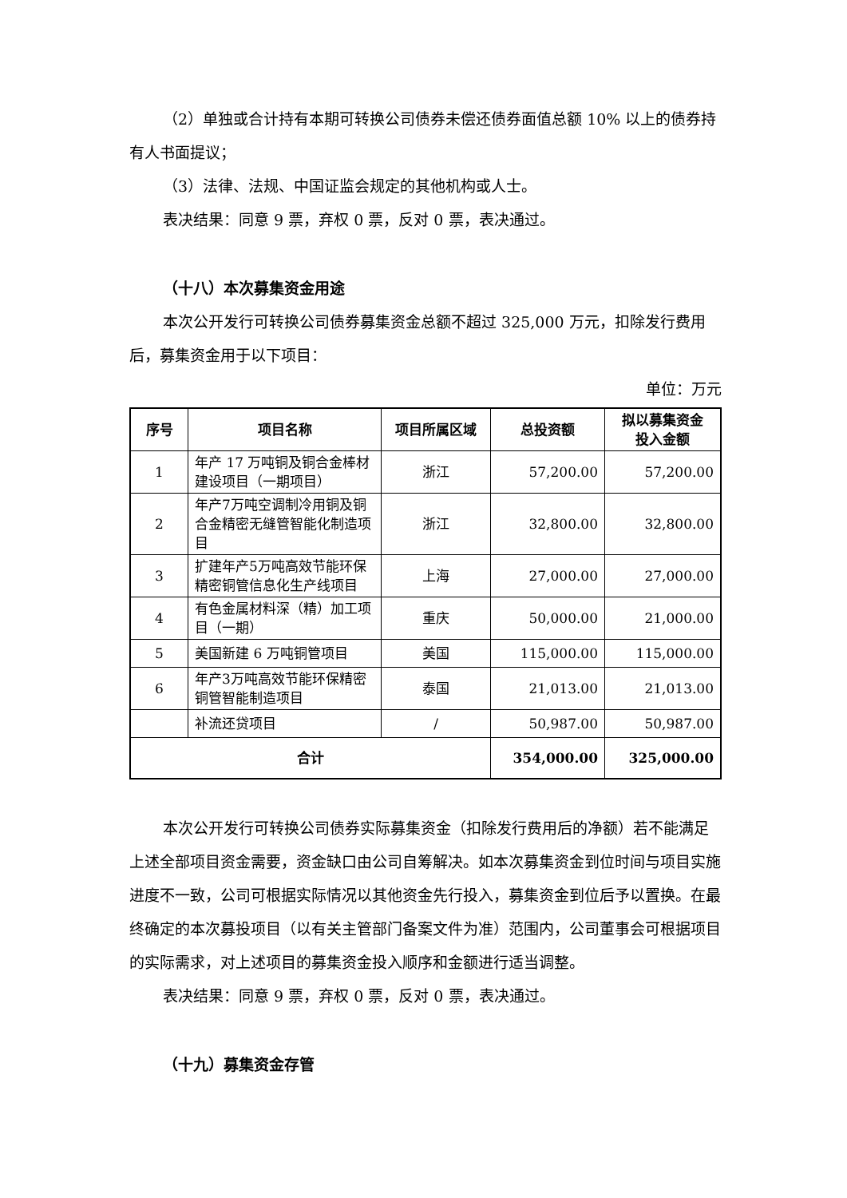（2）单独或合计持有本期可转换公司债券未偿还债券面值总额 10% 以上的债券持有人书面提议；
（3）法律、法规、中国证监会规定的其他机构或人士。
表决结果：同意 9 票，弃权 0 票，反对 0 票，表决通过。
（十八）本次募集资金用途
本次公开发行可转换公司债券募集资金总额不超过 325,000 万元，扣除发行费用后，募集资金用于以下项目：
单位：万元
| 序号 | 项目名称 | 项目所属区域 | 总投资额 | 拟以募集资金 投入金额 |
| --- | --- | --- | --- | --- |
| 1 | 年产 17 万吨铜及铜合金棒材建设项目（一期项目） | 浙江 | 57,200.00 | 57,200.00 |
| 2 | 年产7万吨空调制冷用铜及铜合金精密无缝管智能化制造项目 | 浙江 | 32,800.00 | 32,800.00 |
| 3 | 扩建年产5万吨高效节能环保精密铜管信息化生产线项目 | 上海 | 27,000.00 | 27,000.00 |
| 4 | 有色金属材料深（精）加工项目（一期） | 重庆 | 50,000.00 | 21,000.00 |
| 5 | 美国新建 6 万吨铜管项目 | 美国 | 115,000.00 | 115,000.00 |
| 6 | 年产3万吨高效节能环保精密铜管智能制造项目 | 泰国 | 21,013.00 | 21,013.00 |
| | 补流还贷项目 | / | 50,987.00 | 50,987.00 |
| 合计 | | | 354,000.00 | 325,000.00 |
本次公开发行可转换公司债券实际募集资金（扣除发行费用后的净额）若不能满足上述全部项目资金需要，资金缺口由公司自筹解决。如本次募集资金到位时间与项目实施进度不一致，公司可根据实际情况以其他资金先行投入，募集资金到位后予以置换。在最终确定的本次募投项目（以有关主管部门备案文件为准）范围内，公司董事会可根据项目的实际需求，对上述项目的募集资金投入顺序和金额进行适当调整。
表决结果：同意 9 票，弃权 0 票，反对 0 票，表决通过。
（十九）募集资金存管